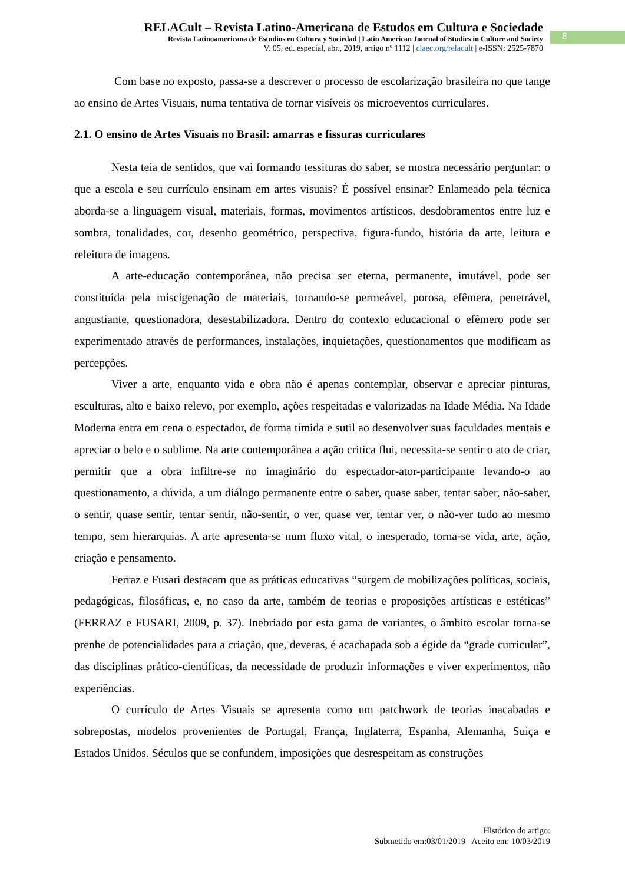RELACult – Revista Latino-Americana de Estudos em Cultura e Sociedade
Revista Latinoamericana de Estudios en Cultura y Sociedad | Latin American Journal of Studies in Culture and Society
V. 05, ed. especial, abr., 2019, artigo nº 1112 | claec.org/relacult | e-ISSN: 2525-7870
8
Com base no exposto, passa-se a descrever o processo de escolarização brasileira no que tange ao ensino de Artes Visuais, numa tentativa de tornar visíveis os microeventos curriculares.
2.1. O ensino de Artes Visuais no Brasil: amarras e fissuras curriculares
Nesta teia de sentidos, que vai formando tessituras do saber, se mostra necessário perguntar: o que a escola e seu currículo ensinam em artes visuais? É possível ensinar? Enlameado pela técnica aborda-se a linguagem visual, materiais, formas, movimentos artísticos, desdobramentos entre luz e sombra, tonalidades, cor, desenho geométrico, perspectiva, figura-fundo, história da arte, leitura e releitura de imagens.
A arte-educação contemporânea, não precisa ser eterna, permanente, imutável, pode ser constituída pela miscigenação de materiais, tornando-se permeável, porosa, efêmera, penetrável, angustiante, questionadora, desestabilizadora. Dentro do contexto educacional o efêmero pode ser experimentado através de performances, instalações, inquietações, questionamentos que modificam as percepções.
Viver a arte, enquanto vida e obra não é apenas contemplar, observar e apreciar pinturas, esculturas, alto e baixo relevo, por exemplo, ações respeitadas e valorizadas na Idade Média. Na Idade Moderna entra em cena o espectador, de forma tímida e sutil ao desenvolver suas faculdades mentais e apreciar o belo e o sublime. Na arte contemporânea a ação critica flui, necessita-se sentir o ato de criar, permitir que a obra infiltre-se no imaginário do espectador-ator-participante levando-o ao questionamento, a dúvida, a um diálogo permanente entre o saber, quase saber, tentar saber, não-saber, o sentir, quase sentir, tentar sentir, não-sentir, o ver, quase ver, tentar ver, o não-ver tudo ao mesmo tempo, sem hierarquias. A arte apresenta-se num fluxo vital, o inesperado, torna-se vida, arte, ação, criação e pensamento.
Ferraz e Fusari destacam que as práticas educativas “surgem de mobilizações políticas, sociais, pedagógicas, filosóficas, e, no caso da arte, também de teorias e proposições artísticas e estéticas” (FERRAZ e FUSARI, 2009, p. 37). Inebriado por esta gama de variantes, o âmbito escolar torna-se prenhe de potencialidades para a criação, que, deveras, é acachapada sob a égide da “grade curricular”, das disciplinas prático-científicas, da necessidade de produzir informações e viver experimentos, não experiências.
O currículo de Artes Visuais se apresenta como um patchwork de teorias inacabadas e sobrepostas, modelos provenientes de Portugal, França, Inglaterra, Espanha, Alemanha, Suiça e Estados Unidos. Séculos que se confundem, imposições que desrespeitam as construções
Histórico do artigo:
Submetido em:03/01/2019– Aceito em: 10/03/2019